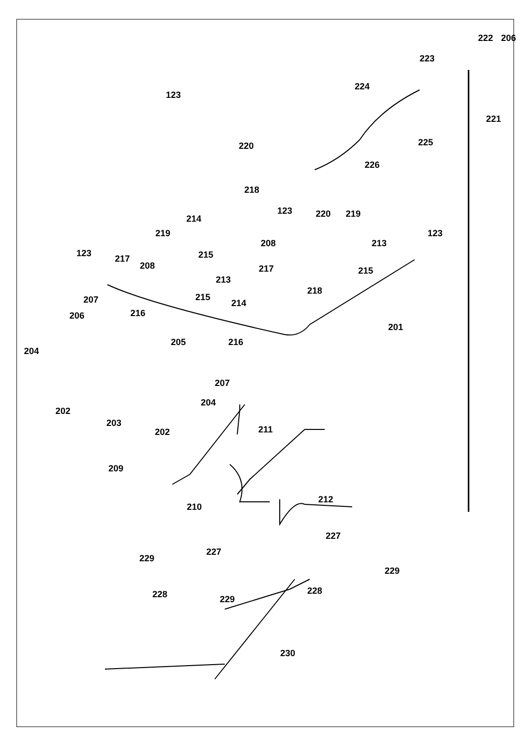222 206
223
224
123
221
220 225
226
218
123 220 219 214
219 123
208 213
123 215 217
208 217 215
213
218
207 215
214
206 216
201
205 216
204
207
204
202
203
202 211
209
212
210
227
227
229
229
228 228
229
230